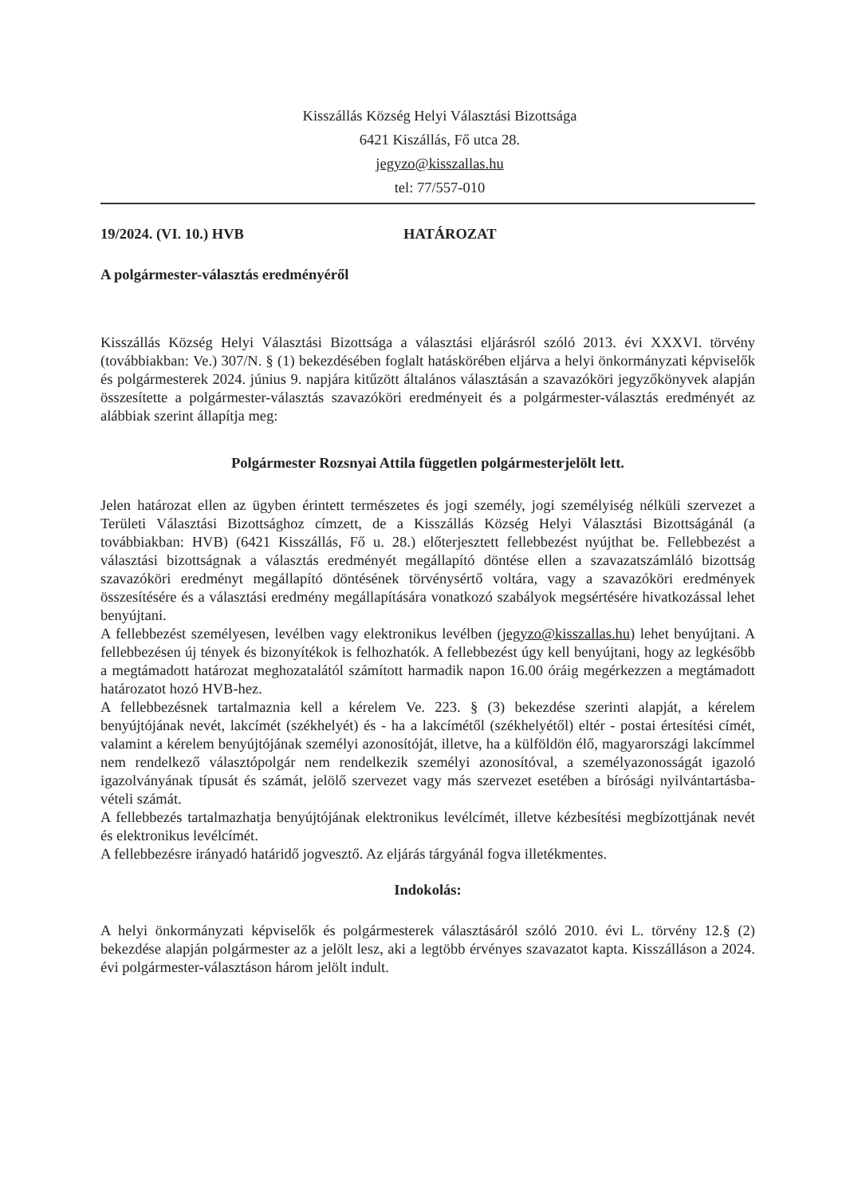Kisszállás Község Helyi Választási Bizottsága
6421 Kiszállás, Fő utca 28.
jegyzo@kisszallas.hu
tel: 77/557-010
19/2024. (VI. 10.) HVB HATÁROZAT
A polgármester-választás eredményéről
Kisszállás Község Helyi Választási Bizottsága a választási eljárásról szóló 2013. évi XXXVI. törvény (továbbiakban: Ve.) 307/N. § (1) bekezdésében foglalt hatáskörében eljárva a helyi önkormányzati képviselők és polgármesterek 2024. június 9. napjára kitűzött általános választásán a szavazóköri jegyzőkönyvek alapján összesítette a polgármester-választás szavazóköri eredményeit és a polgármester-választás eredményét az alábbiak szerint állapítja meg:
Polgármester Rozsnyai Attila független polgármesterjelölt lett.
Jelen határozat ellen az ügyben érintett természetes és jogi személy, jogi személyiség nélküli szervezet a Területi Választási Bizottsághoz címzett, de a Kisszállás Község Helyi Választási Bizottságánál (a továbbiakban: HVB) (6421 Kisszállás, Fő u. 28.) előterjesztett fellebbezést nyújthat be. Fellebbezést a választási bizottságnak a választás eredményét megállapító döntése ellen a szavazatszámláló bizottság szavazóköri eredményt megállapító döntésének törvénysértő voltára, vagy a szavazóköri eredmények összesítésére és a választási eredmény megállapítására vonatkozó szabályok megsértésére hivatkozással lehet benyújtani.
A fellebbezést személyesen, levélben vagy elektronikus levélben (jegyzo@kisszallas.hu) lehet benyújtani. A fellebbezésen új tények és bizonyítékok is felhozhatók. A fellebbezést úgy kell benyújtani, hogy az legkésőbb a megtámadott határozat meghozatalától számított harmadik napon 16.00 óráig megérkezzen a megtámadott határozatot hozó HVB-hez.
A fellebbezésnek tartalmaznia kell a kérelem Ve. 223. § (3) bekezdése szerinti alapját, a kérelem benyújtójának nevét, lakcímét (székhelyét) és - ha a lakcímétől (székhelyétől) eltér - postai értesítési címét, valamint a kérelem benyújtójának személyi azonosítóját, illetve, ha a külföldön élő, magyarországi lakcímmel nem rendelkező választópolgár nem rendelkezik személyi azonosítóval, a személyazonosságát igazoló igazolványának típusát és számát, jelölő szervezet vagy más szervezet esetében a bírósági nyilvántartásba-vételi számát.
A fellebbezés tartalmazhatja benyújtójának elektronikus levélcímét, illetve kézbesítési megbízottjának nevét és elektronikus levélcímét.
A fellebbezésre irányadó határidő jogvesztő. Az eljárás tárgyánál fogva illetékmentes.
Indokolás:
A helyi önkormányzati képviselők és polgármesterek választásáról szóló 2010. évi L. törvény 12.§ (2) bekezdése alapján polgármester az a jelölt lesz, aki a legtöbb érvényes szavazatot kapta. Kisszálláson a 2024. évi polgármester-választáson három jelölt indult.